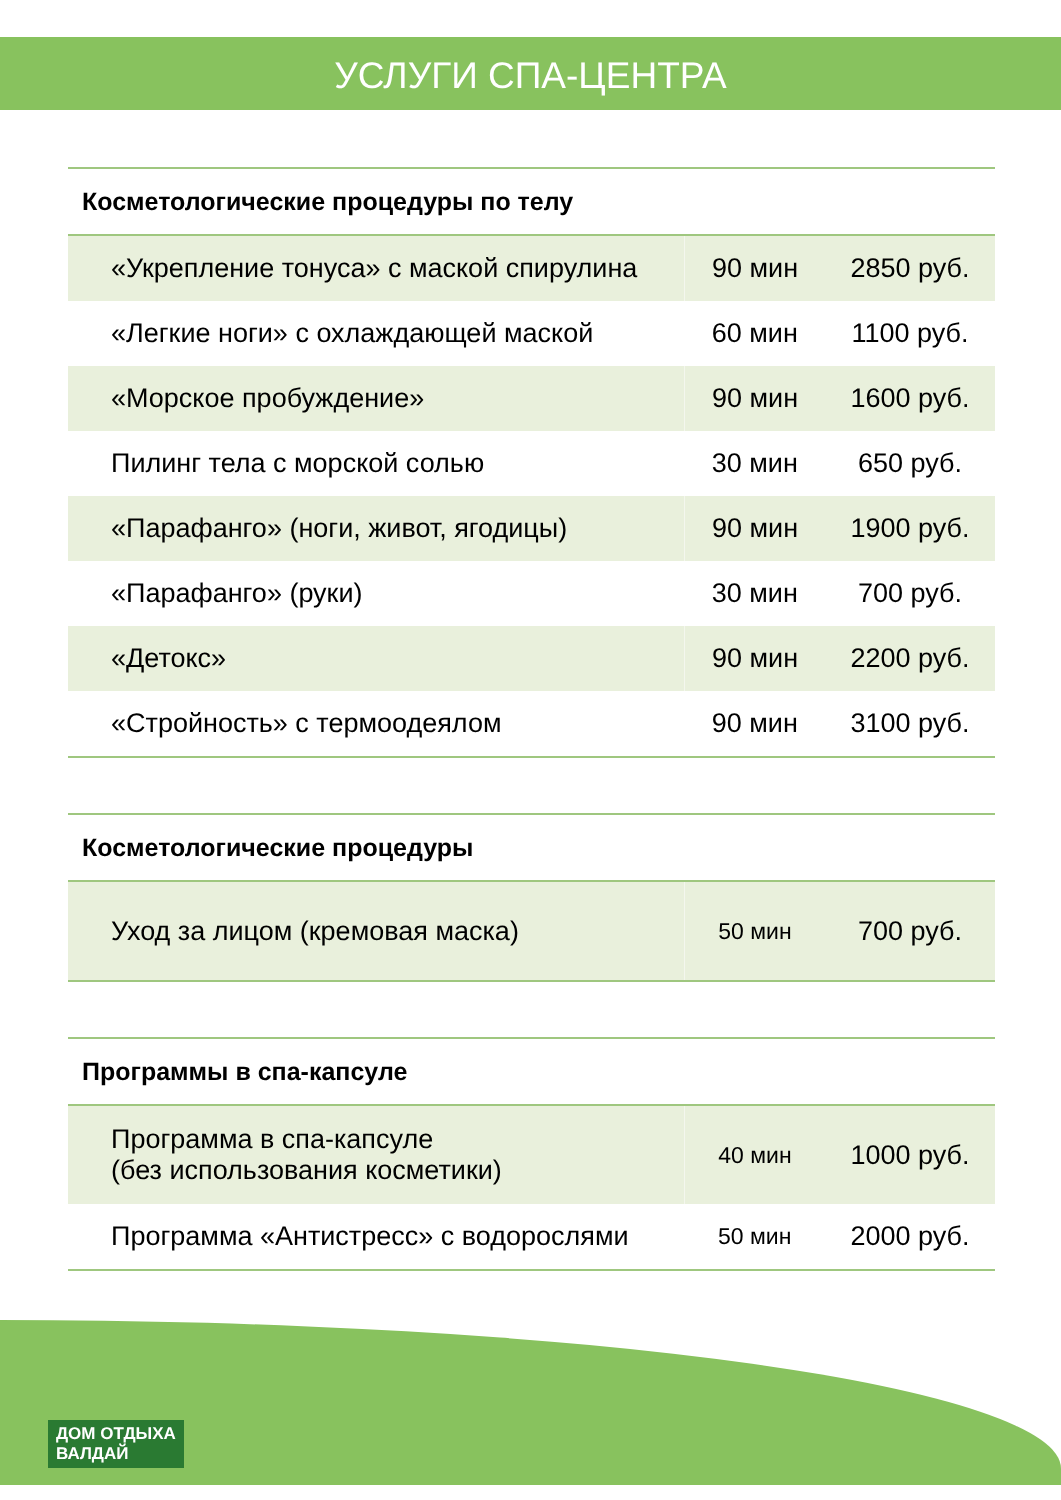УСЛУГИ СПА-ЦЕНТРА
| Косметологические процедуры по телу | | |
| --- | --- | --- |
| «Укрепление тонуса» с маской спирулина | 90 мин | 2850 руб. |
| «Легкие ноги» с охлаждающей маской | 60 мин | 1100 руб. |
| «Морское пробуждение» | 90 мин | 1600 руб. |
| Пилинг тела с морской солью | 30 мин | 650 руб. |
| «Парафанго» (ноги, живот, ягодицы) | 90 мин | 1900 руб. |
| «Парафанго» (руки) | 30 мин | 700 руб. |
| «Детокс» | 90 мин | 2200 руб. |
| «Стройность» с термоодеялом | 90 мин | 3100 руб. |
| Косметологические процедуры | | |
| --- | --- | --- |
| Уход за лицом (кремовая маска) | 50 мин | 700 руб. |
| Программы в спа-капсуле | | |
| --- | --- | --- |
| Программа в спа-капсуле (без использования косметики) | 40 мин | 1000 руб. |
| Программа «Антистресс» с водорослями | 50 мин | 2000 руб. |
ДОМ ОТДЫХА
ВАЛДАЙ